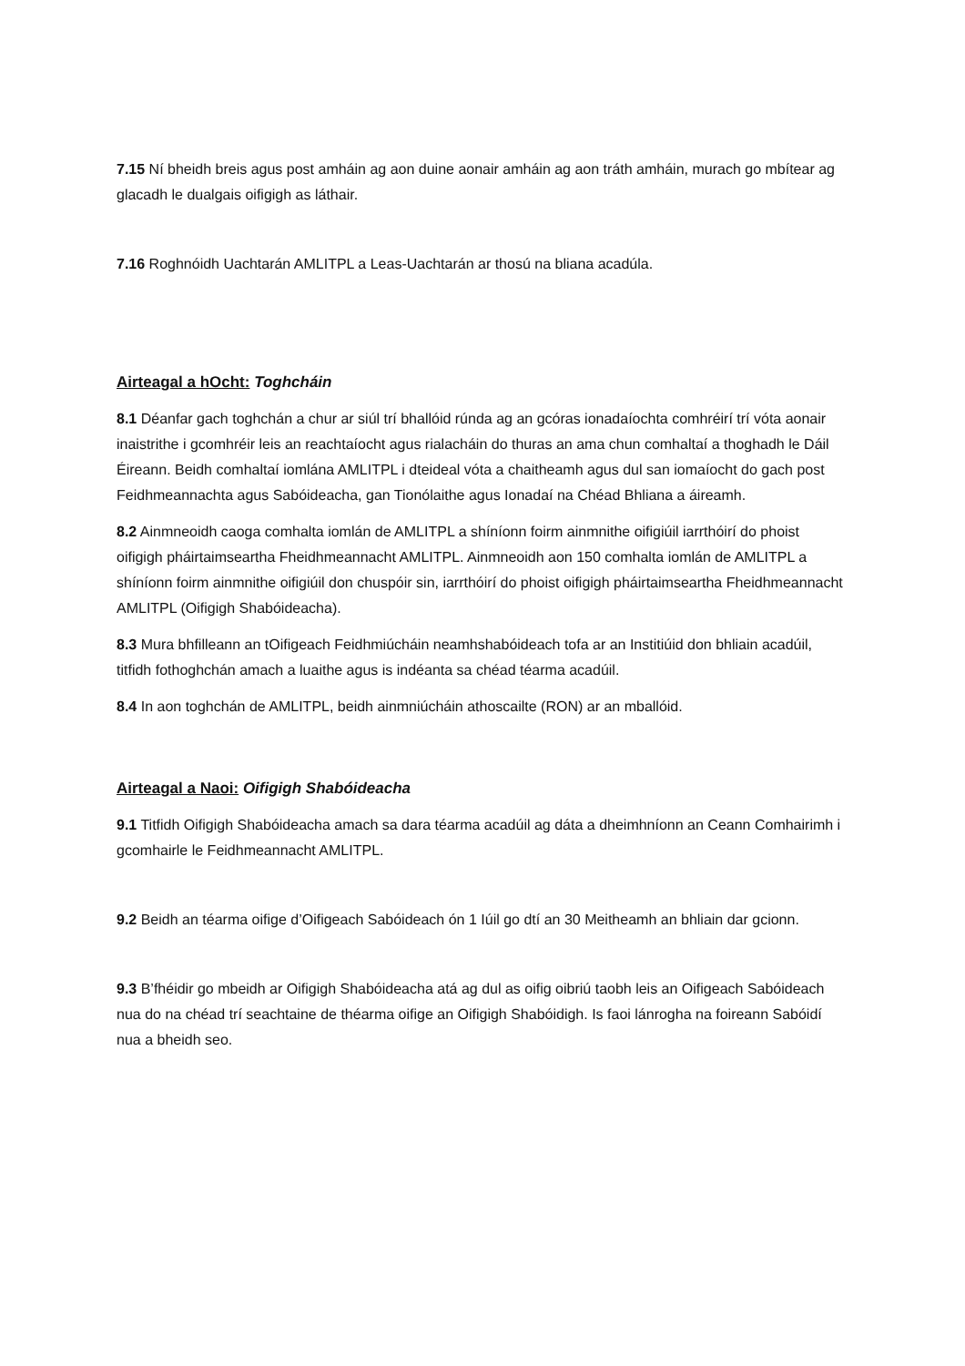7.15 Ní bheidh breis agus post amháin ag aon duine aonair amháin ag aon tráth amháin, murach go mbítear ag glacadh le dualgais oifigigh as láthair.
7.16 Roghnóidh Uachtarán AMLITPL a Leas-Uachtarán ar thosú na bliana acadúla.
Airteagal a hOcht: Toghcháin
8.1 Déanfar gach toghchán a chur ar siúl trí bhallóid rúnda ag an gcóras ionadaíochta comhréirí trí vóta aonair inaistrithe i gcomhréir leis an reachtaíocht agus rialacháin do thuras an ama chun comhaltaí a thoghadh le Dáil Éireann. Beidh comhaltaí iomlána AMLITPL i dteideal vóta a chaitheamh agus dul san iomaíocht do gach post Feidhmeannachta agus Sabóideacha, gan Tionólaithe agus Ionadaí na Chéad Bhliana a áireamh.
8.2 Ainmneoidh caoga comhalta iomlán de AMLITPL a shíníonn foirm ainmnithe oifigiúil iarrthóirí do phoist oifigigh pháirtaimseartha Fheidhmeannacht AMLITPL. Ainmneoidh aon 150 comhalta iomlán de AMLITPL a shíníonn foirm ainmnithe oifigiúil don chuspóir sin, iarrthóirí do phoist oifigigh pháirtaimseartha Fheidhmeannacht AMLITPL (Oifigigh Shabóideacha).
8.3 Mura bhfilleann an tOifigeach Feidhmiúcháin neamhshabóideach tofa ar an Institiúid don bhliain acadúil, titfidh fothoghchán amach a luaithe agus is indéanta sa chéad téarma acadúil.
8.4 In aon toghchán de AMLITPL, beidh ainmniúcháin athoscailte (RON) ar an mballóid.
Airteagal a Naoi: Oifigigh Shabóideacha
9.1 Titfidh Oifigigh Shabóideacha amach sa dara téarma acadúil ag dáta a dheimhníonn an Ceann Comhairimh i gcomhairle le Feidhmeannacht AMLITPL.
9.2 Beidh an téarma oifige d’Oifigeach Sabóideach ón 1 Iúil go dtí an 30 Meitheamh an bhliain dar gcionn.
9.3 B’fhéidir go mbeidh ar Oifigigh Shabóideacha atá ag dul as oifig oibriú taobh leis an Oifigeach Sabóideach nua do na chéad trí seachtaine de théarma oifige an Oifigigh Shabóidigh. Is faoi lánrogha na foireann Sabóidí nua a bheidh seo.